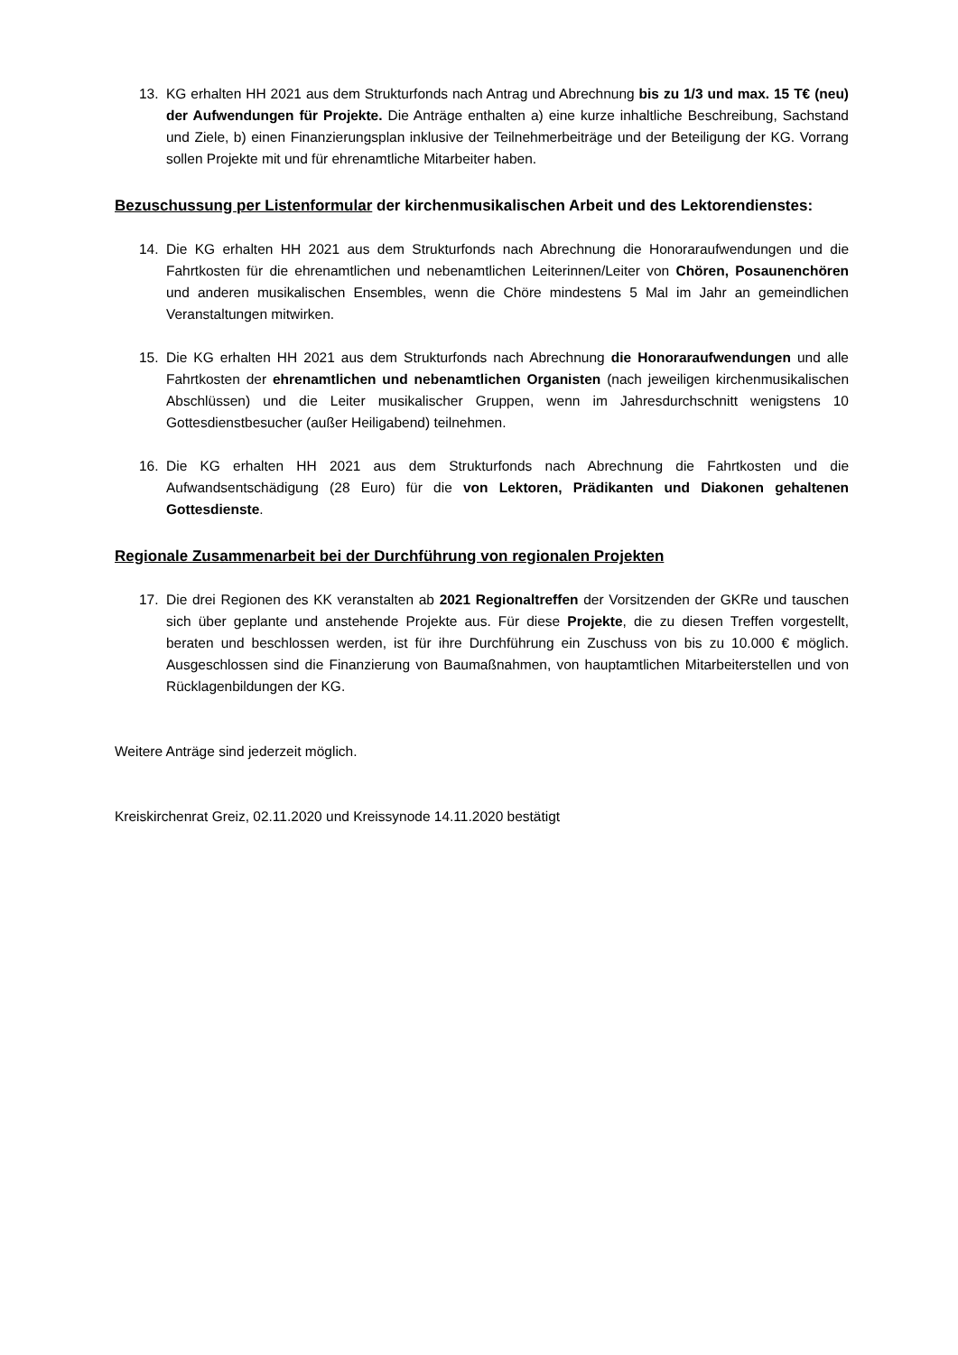13. KG erhalten HH 2021 aus dem Strukturfonds nach Antrag und Abrechnung bis zu 1/3 und max. 15 T€ (neu) der Aufwendungen für Projekte. Die Anträge enthalten a) eine kurze inhaltliche Beschreibung, Sachstand und Ziele, b) einen Finanzierungsplan inklusive der Teilnehmerbeiträge und der Beteiligung der KG. Vorrang sollen Projekte mit und für ehrenamtliche Mitarbeiter haben.
Bezuschussung per Listenformular der kirchenmusikalischen Arbeit und des Lektorendienstes:
14. Die KG erhalten HH 2021 aus dem Strukturfonds nach Abrechnung die Honoraraufwendungen und die Fahrtkosten für die ehrenamtlichen und nebenamtlichen Leiterinnen/Leiter von Chören, Posaunenchören und anderen musikalischen Ensembles, wenn die Chöre mindestens 5 Mal im Jahr an gemeindlichen Veranstaltungen mitwirken.
15. Die KG erhalten HH 2021 aus dem Strukturfonds nach Abrechnung die Honoraraufwendungen und alle Fahrtkosten der ehrenamtlichen und nebenamtlichen Organisten (nach jeweiligen kirchenmusikalischen Abschlüssen) und die Leiter musikalischer Gruppen, wenn im Jahresdurchschnitt wenigstens 10 Gottesdienstbesucher (außer Heiligabend) teilnehmen.
16. Die KG erhalten HH 2021 aus dem Strukturfonds nach Abrechnung die Fahrtkosten und die Aufwandsentschädigung (28 Euro) für die von Lektoren, Prädikanten und Diakonen gehaltenen Gottesdienste.
Regionale Zusammenarbeit bei der Durchführung von regionalen Projekten
17. Die drei Regionen des KK veranstalten ab 2021 Regionaltreffen der Vorsitzenden der GKRe und tauschen sich über geplante und anstehende Projekte aus. Für diese Projekte, die zu diesen Treffen vorgestellt, beraten und beschlossen werden, ist für ihre Durchführung ein Zuschuss von bis zu 10.000 € möglich. Ausgeschlossen sind die Finanzierung von Baumaßnahmen, von hauptamtlichen Mitarbeiterstellen und von Rücklagenbildungen der KG.
Weitere Anträge sind jederzeit möglich.
Kreiskirchenrat Greiz, 02.11.2020 und Kreissynode 14.11.2020 bestätigt